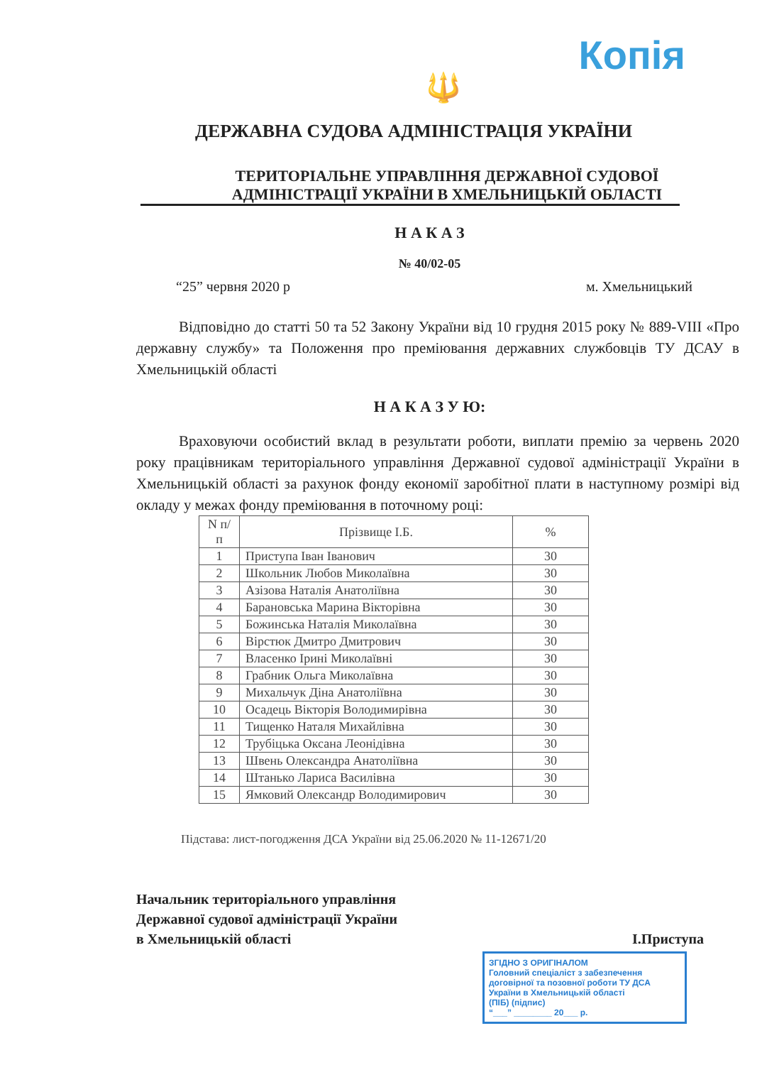Копія
🔱
ДЕРЖАВНА СУДОВА АДМІНІСТРАЦІЯ УКРАЇНИ
ТЕРИТОРІАЛЬНЕ УПРАВЛІННЯ ДЕРЖАВНОЇ СУДОВОЇ АДМІНІСТРАЦІЇ УКРАЇНИ В ХМЕЛЬНИЦЬКІЙ ОБЛАСТІ
Н А К А З
№ 40/02-05
“25” червня 2020 р м. Хмельницький
Відповідно до статті 50 та 52 Закону України від 10 грудня 2015 року № 889-VIII «Про державну службу» та Положення про преміювання державних службовців ТУ ДСАУ в Хмельницькій області
Н А К А З У Ю:
Враховуючи особистий вклад в результати роботи, виплати премію за червень 2020 року працівникам територіального управління Державної судової адміністрації України в Хмельницькій області за рахунок фонду економії заробітної плати в наступному розмірі від окладу у межах фонду преміювання в поточному році:
| N п/п | Прізвище І.Б. | % |
| --- | --- | --- |
| 1 | Приступа Іван Іванович | 30 |
| 2 | Школьник Любов Миколаївна | 30 |
| 3 | Азізова Наталія Анатоліївна | 30 |
| 4 | Барановська Марина Вікторівна | 30 |
| 5 | Божинська Наталія Миколаївна | 30 |
| 6 | Вірстюк Дмитро Дмитрович | 30 |
| 7 | Власенко Ірині Миколаївні | 30 |
| 8 | Грабник Ольга Миколаївна | 30 |
| 9 | Михальчук Діна Анатоліївна | 30 |
| 10 | Осадець Вікторія Володимирівна | 30 |
| 11 | Тищенко Наталя Михайлівна | 30 |
| 12 | Трубіцька Оксана Леонідівна | 30 |
| 13 | Швень Олександра Анатоліївна | 30 |
| 14 | Штанько Лариса Василівна | 30 |
| 15 | Ямковий Олександр Володимирович | 30 |
Підстава: лист-погодження ДСА України від 25.06.2020 № 11-12671/20
Начальник територіального управління
Державної судової адміністрації України
в Хмельницькій області
І.Приступа
ЗГІДНО З ОРИГІНАЛОМ
Головний спеціаліст з забезпечення договірної та позовної роботи ТУ ДСА України в Хмельницькій області
(ПІБ) (підпис)
“___” ________ 20___ р.